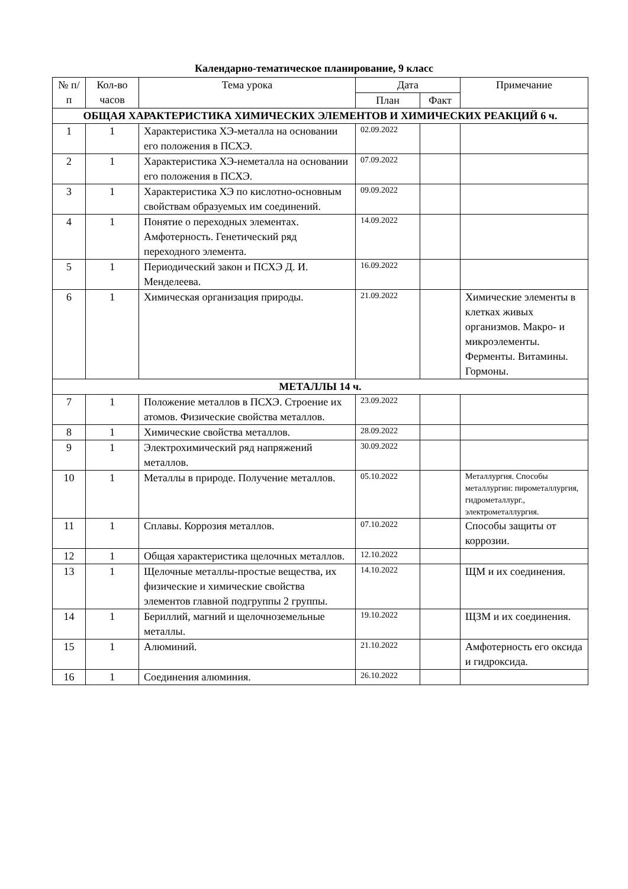Календарно-тематическое планирование, 9 класс
| № п/п | Кол-во часов | Тема урока | Дата | | Примечание |
| --- | --- | --- | --- | --- | --- |
| | | | План | Факт | |
| ОБЩАЯ ХАРАКТЕРИСТИКА ХИМИЧЕСКИХ ЭЛЕМЕНТОВ И ХИМИЧЕСКИХ РЕАКЦИЙ 6 ч. | | | | | |
| 1 | 1 | Характеристика ХЭ-металла на основании его положения в ПСХЭ. | 02.09.2022 | | |
| 2 | 1 | Характеристика ХЭ-неметалла на основании его положения в ПСХЭ. | 07.09.2022 | | |
| 3 | 1 | Характеристика ХЭ по кислотно-основным свойствам образуемых им соединений. | 09.09.2022 | | |
| 4 | 1 | Понятие о переходных элементах. Амфотерность. Генетический ряд переходного элемента. | 14.09.2022 | | |
| 5 | 1 | Периодический закон и ПСХЭ Д. И. Менделеева. | 16.09.2022 | | |
| 6 | 1 | Химическая организация природы. | 21.09.2022 | | Химические элементы в клетках живых организмов. Макро- и микроэлементы. Ферменты. Витамины. Гормоны. |
| МЕТАЛЛЫ 14 ч. | | | | | |
| 7 | 1 | Положение металлов в ПСХЭ. Строение их атомов. Физические свойства металлов. | 23.09.2022 | | |
| 8 | 1 | Химические свойства металлов. | 28.09.2022 | | |
| 9 | 1 | Электрохимический ряд напряжений металлов. | 30.09.2022 | | |
| 10 | 1 | Металлы в природе. Получение металлов. | 05.10.2022 | | Металлургия. Способы металлургии: пирометаллургия, гидрометаллург., электрометаллургия. |
| 11 | 1 | Сплавы. Коррозия металлов. | 07.10.2022 | | Способы защиты от коррозии. |
| 12 | 1 | Общая характеристика щелочных металлов. | 12.10.2022 | | |
| 13 | 1 | Щелочные металлы-простые вещества, их физические и химические свойства элементов главной подгруппы 2 группы. | 14.10.2022 | | ЩМ и их соединения. |
| 14 | 1 | Бериллий, магний и щелочноземельные металлы. | 19.10.2022 | | ЩЗМ и их соединения. |
| 15 | 1 | Алюминий. | 21.10.2022 | | Амфотерность его оксида и гидроксида. |
| 16 | 1 | Соединения алюминия. | 26.10.2022 | | |